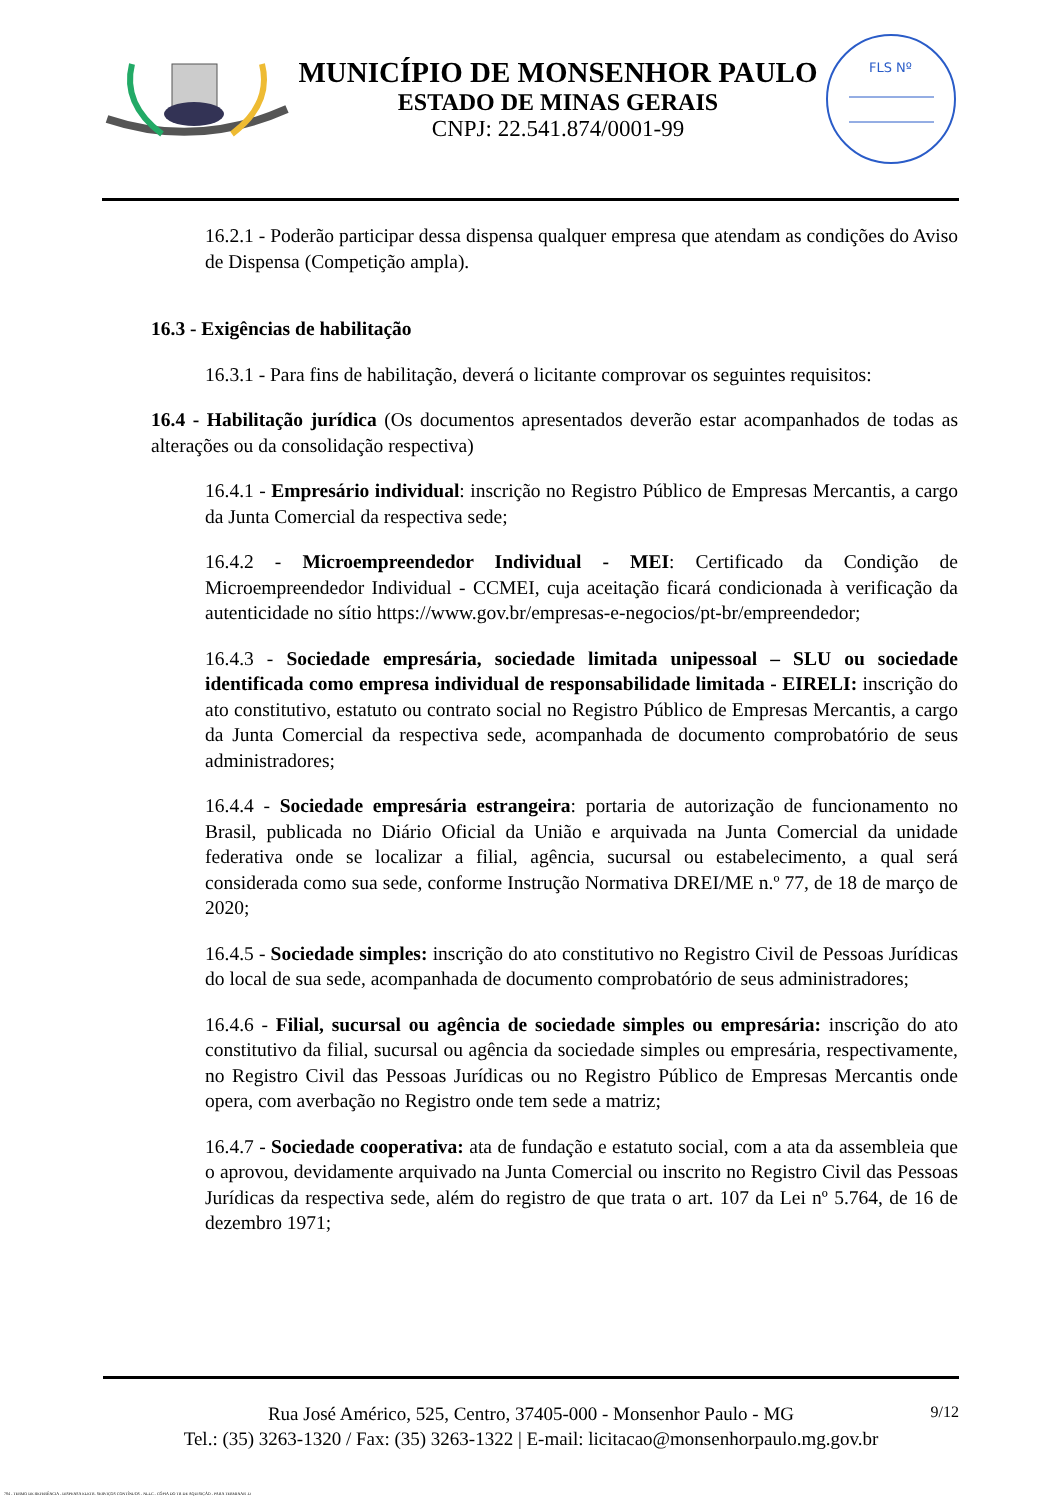MUNICÍPIO DE MONSENHOR PAULO
ESTADO DE MINAS GERAIS
CNPJ: 22.541.874/0001-99
FLS Nº
16.2.1 - Poderão participar dessa dispensa qualquer empresa que atendam as condições do Aviso de Dispensa (Competição ampla).
16.3 - Exigências de habilitação
16.3.1 - Para fins de habilitação, deverá o licitante comprovar os seguintes requisitos:
16.4 - Habilitação jurídica (Os documentos apresentados deverão estar acompanhados de todas as alterações ou da consolidação respectiva)
16.4.1 - Empresário individual: inscrição no Registro Público de Empresas Mercantis, a cargo da Junta Comercial da respectiva sede;
16.4.2 - Microempreendedor Individual - MEI: Certificado da Condição de Microempreendedor Individual - CCMEI, cuja aceitação ficará condicionada à verificação da autenticidade no sítio https://www.gov.br/empresas-e-negocios/pt-br/empreendedor;
16.4.3 - Sociedade empresária, sociedade limitada unipessoal – SLU ou sociedade identificada como empresa individual de responsabilidade limitada - EIRELI: inscrição do ato constitutivo, estatuto ou contrato social no Registro Público de Empresas Mercantis, a cargo da Junta Comercial da respectiva sede, acompanhada de documento comprobatório de seus administradores;
16.4.4 - Sociedade empresária estrangeira: portaria de autorização de funcionamento no Brasil, publicada no Diário Oficial da União e arquivada na Junta Comercial da unidade federativa onde se localizar a filial, agência, sucursal ou estabelecimento, a qual será considerada como sua sede, conforme Instrução Normativa DREI/ME n.º 77, de 18 de março de 2020;
16.4.5 - Sociedade simples: inscrição do ato constitutivo no Registro Civil de Pessoas Jurídicas do local de sua sede, acompanhada de documento comprobatório de seus administradores;
16.4.6 - Filial, sucursal ou agência de sociedade simples ou empresária: inscrição do ato constitutivo da filial, sucursal ou agência da sociedade simples ou empresária, respectivamente, no Registro Civil das Pessoas Jurídicas ou no Registro Público de Empresas Mercantis onde opera, com averbação no Registro onde tem sede a matriz;
16.4.7 - Sociedade cooperativa: ata de fundação e estatuto social, com a ata da assembleia que o aprovou, devidamente arquivado na Junta Comercial ou inscrito no Registro Civil das Pessoas Jurídicas da respectiva sede, além do registro de que trata o art. 107 da Lei nº 5.764, de 16 de dezembro 1971;
9/12
Rua José Américo, 525, Centro, 37405-000 - Monsenhor Paulo - MG
Tel.: (35) 3263-1320 / Fax: (35) 3263-1322 | E-mail: licitacao@monsenhorpaulo.mg.gov.br
784 - TERMO DE REFERÊNCIA - DISPENSA ELETR. SERVIÇOS CONTÍNUOS - NLLC - CÓPIA DO TR DE AQUISIÇÃO - PARA TERMINAR .D